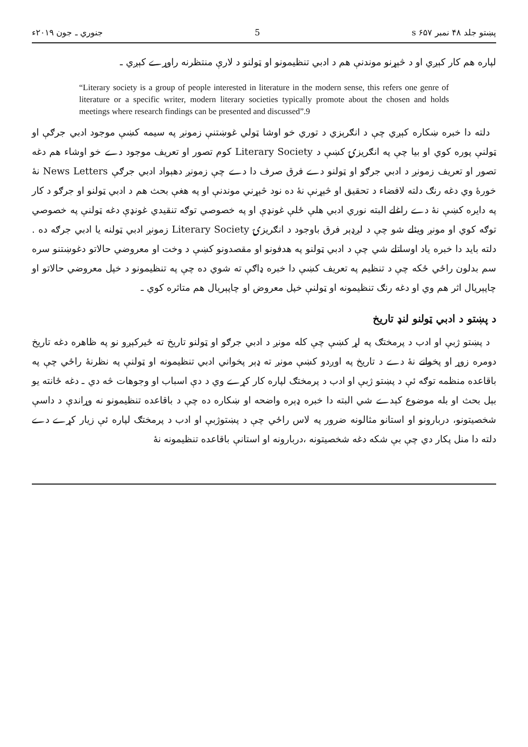پښتو جلد ۴۸ نمبر ۶۵۷ s 5 جنوري ـ جون ۲۰۱۹ء
لپاره هم کار کېږي او د څېړنو موندنې هم د ادبي تنظيمونو او ټولنو د لارې منتظرنه راوړے کېږي ـ
“Literary society is a group of people interested in literature in the modern sense, this refers one genre of literature or a specific writer, modern literary societies typically promote about the chosen and holds meetings where research findings can be presented and discussed”.9
دلته دا خبره ښکاره کېږي چې د انګرېزي د توري خو اوشا ټولي غوښتنې زمونږ په سیمه کښې موجود ادبي جرګې او ټولنې پوره کوي او بیا چې په انګریزۍ کښې د Literary Society کوم تصور او تعریف موجود دے خو اوشاء هم دغه تصور او تعریف زمونږ د ادبي جرګو او ټولنو دے فرق صرف دا دے چې زمونږ دهېواد ادبي جرګې News Letters نۀ خورۀ وي دغه رنګ دلته لافضاء د تحقیق او څېړنې نۀ ده نود څېړني موندنې او په هغې بحث هم د ادبي ټولنو او جرګو د کار په دایره کښې نۀ دے راغلے البته نوري ادبي هلې ځلې غونډې او په خصوصي توګه تنقیدي غونډې دغه ټولنې په خصوصي توګه کوي او مونږ ویئلے شو چې د لږډېر فرق باوجود د انګریزۍ Literary Society زمونږ ادبي ټولنه یا ادبي جرګه ده . دلته باید دا خبره یاد اوساتلے شي چې د ادبي ټولنو په هدفونو او مقصدونو کښې د وخت او معروضي حالاتو دغوښتنو سره سم بدلون راځي ځکه چې د تنظیم په تعریف کښې دا خبره ډاګې ته شوي ده چې په تنظیمونو د خپل معروضي حالاتو او چاپېریال اثر هم وي او دغه رنګ تنظیمونه او ټولنې خپل معروض او چاپېریال هم متاثره کوي ـ
د پښتو د ادبي ټولنو لنډ تاریخ
د پښتو ژبې او ادب د پرمختګ په لړ کښې چې کله مونږ د ادبي جرګو او ټولنو تاریخ ته ځیرکېږو نو په ظاهره دغه تاریخ دومره زوړ او پخوانے نۀ دے د تاریخ په اوږدو کښې مونږ ته ډېر پخواني ادبي تنظیمونه او ټولنې په نظرنۀ راځي چې په باقاعده منظمه توګه ئې د پښتو ژبې او ادب د پرمختګ لپاره کار کړے وي د دې اسباب او وجوهات څه دي ـ دغه ځانته یو بېل بحث او بله موضوع کېدے شي البته دا خبره ډېره واضحه او ښکاره ده چې د باقاعده تنظیمونو نه وړاندې د داسې شخصیتونو، دربارونو او استانو مثالونه ضرور په لاس راځي چې د پښتوژبې او ادب د پرمختګ لپاره ئې زیار کړے دے دلته دا منل پکار دي چې بې شکه دغه شخصیتونه ،دربارونه او استانې باقاعده تنظیمونه نۀ